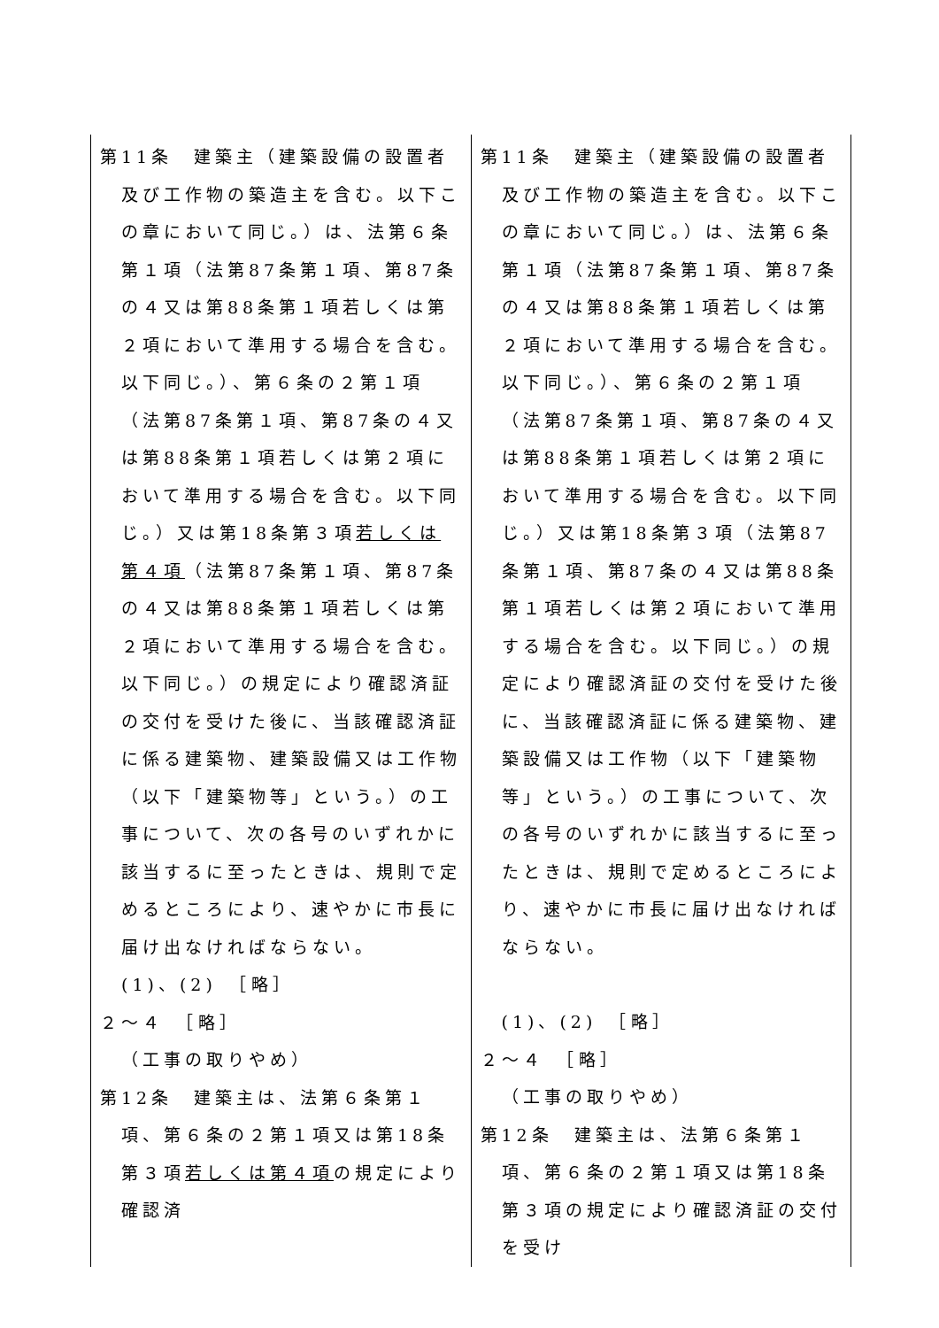| 第11条 建築主（建築設備の設置者及び工作物の築造主を含む。以下この章において同じ。）は、法第６条第１項（法第87条第１項、第87条の４又は第88条第１項若しくは第２項において準用する場合を含む。以下同じ。）、第６条の２第１項（法第87条第１項、第87条の４又は第88条第１項若しくは第２項において準用する場合を含む。以下同じ。）又は第18条第３項 若しくは第４項 （法第87条第１項、第87条の４又は第88条第１項若しくは第２項において準用する場合を含む。以下同じ。）の規定により確認済証の交付を受けた後に、当該確認済証に係る建築物、建築設備又は工作物（以下「建築物等」という。）の工事について、次の各号のいずれかに該当するに至ったときは、規則で定めるところにより、速やかに市長に届け出なければならない。 (1)、(2) ［略］ ２～４ ［略］ （工事の取りやめ） 第12条 建築主は、法第６条第１項、第６条の２第１項又は第18条第３項 若しくは第４項 の規定により確認済 | 第11条 建築主（建築設備の設置者及び工作物の築造主を含む。以下この章において同じ。）は、法第６条第１項（法第87条第１項、第87条の４又は第88条第１項若しくは第２項において準用する場合を含む。以下同じ。）、第６条の２第１項（法第87条第１項、第87条の４又は第88条第１項若しくは第２項において準用する場合を含む。以下同じ。）又は第18条第３項（法第87条第１項、第87条の４又は第88条第１項若しくは第２項において準用する場合を含む。以下同じ。）の規定により確認済証の交付を受けた後に、当該確認済証に係る建築物、建築設備又は工作物（以下「建築物等」という。）の工事について、次の各号のいずれかに該当するに至ったときは、規則で定めるところにより、速やかに市長に届け出なければならない。 (1)、(2) ［略］ ２～４ ［略］ （工事の取りやめ） 第12条 建築主は、法第６条第１項、第６条の２第１項又は第18条第３項の規定により確認済証の交付を受け |